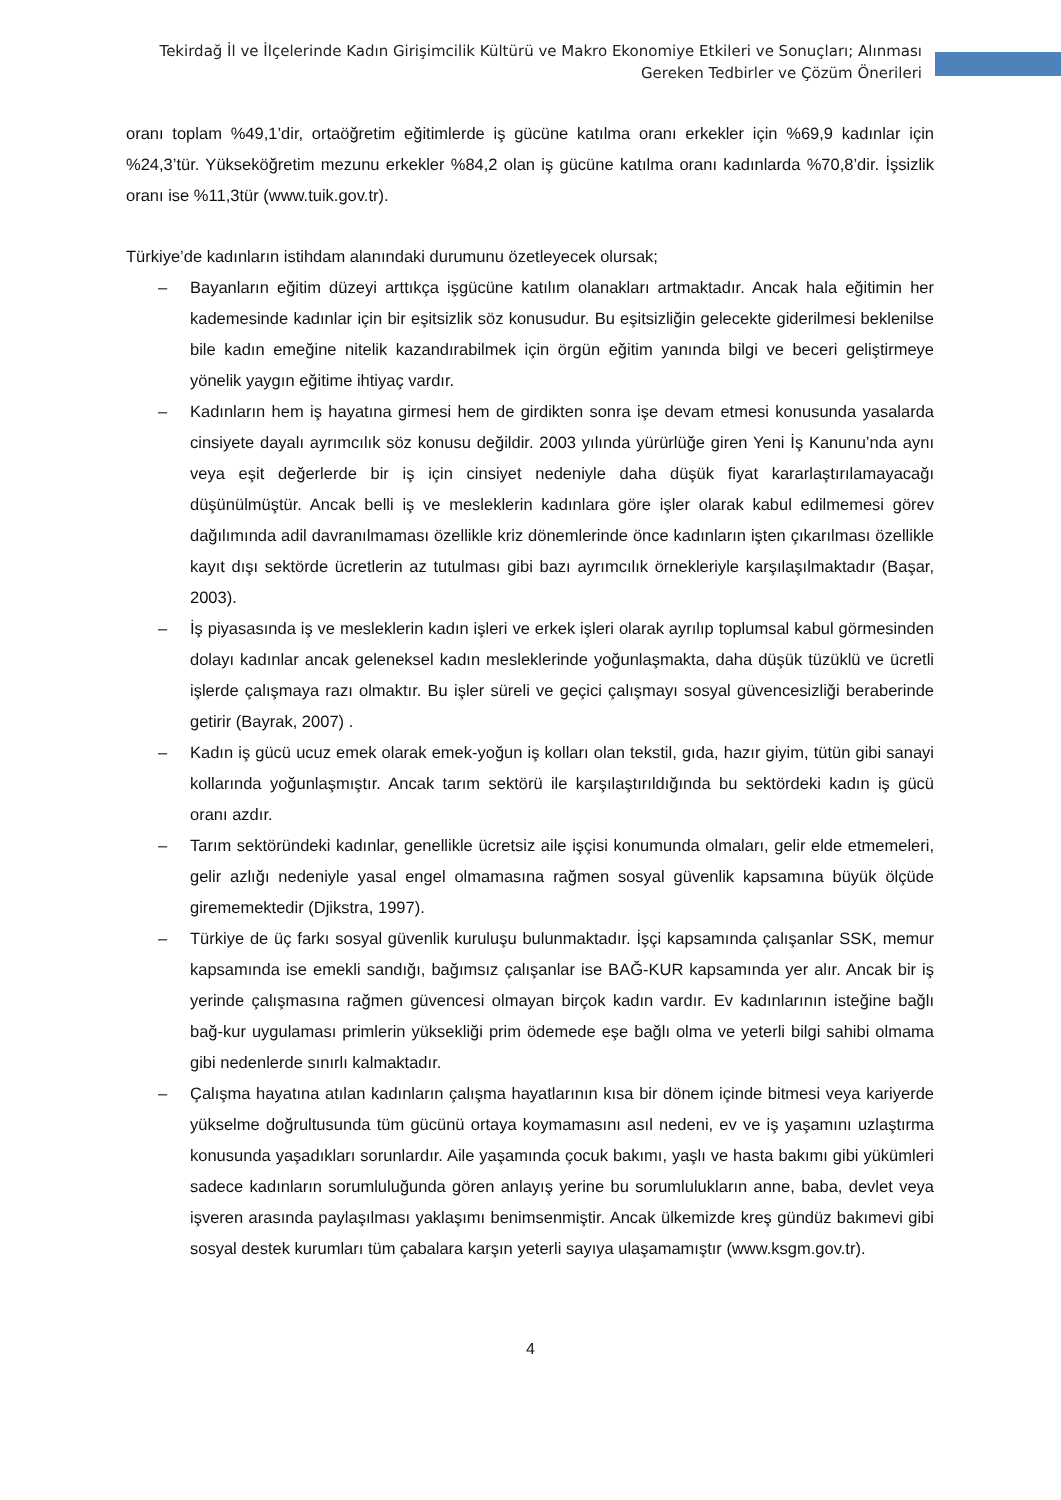Tekirdağ İl ve İlçelerinde Kadın Girişimcilik Kültürü ve Makro Ekonomiye Etkileri ve Sonuçları; Alınması Gereken Tedbirler ve Çözüm Önerileri
oranı toplam %49,1’dir, ortaöğretim eğitimlerde iş gücüne katılma oranı erkekler için %69,9 kadınlar için %24,3’tür. Yükseköğretim mezunu erkekler %84,2 olan iş gücüne katılma oranı kadınlarda %70,8’dir. İşsizlik oranı ise %11,3tür (www.tuik.gov.tr).
Türkiye’de kadınların istihdam alanındaki durumunu özetleyecek olursak;
– Bayanların eğitim düzeyi arttıkça işgücüne katılım olanakları artmaktadır. Ancak hala eğitimin her kademesinde kadınlar için bir eşitsizlik söz konusudur. Bu eşitsizliğin gelecekte giderilmesi beklenilse bile kadın emeğine nitelik kazandırabilmek için örgün eğitim yanında bilgi ve beceri geliştirmeye yönelik yaygın eğitime ihtiyaç vardır.
– Kadınların hem iş hayatına girmesi hem de girdikten sonra işe devam etmesi konusunda yasalarda cinsiyete dayalı ayrımcılık söz konusu değildir. 2003 yılında yürürlüğe giren Yeni İş Kanunu’nda aynı veya eşit değerlerde bir iş için cinsiyet nedeniyle daha düşük fiyat kararlaştırılamayacağı düşünülmüştür. Ancak belli iş ve mesleklerin kadınlara göre işler olarak kabul edilmemesi görev dağılımında adil davranılmaması özellikle kriz dönemlerinde önce kadınların işten çıkarılması özellikle kayıt dışı sektörde ücretlerin az tutulması gibi bazı ayrımcılık örnekleriyle karşılaşılmaktadır (Başar, 2003).
– İş piyasasında iş ve mesleklerin kadın işleri ve erkek işleri olarak ayrılıp toplumsal kabul görmesinden dolayı kadınlar ancak geleneksel kadın mesleklerinde yoğunlaşmakta, daha düşük tüzüklü ve ücretli işlerde çalışmaya razı olmaktır. Bu işler süreli ve geçici çalışmayı sosyal güvencesizliği beraberinde getirir (Bayrak, 2007) .
– Kadın iş gücü ucuz emek olarak emek-yoğun iş kolları olan tekstil, gıda, hazır giyim, tütün gibi sanayi kollarında yoğunlaşmıştır. Ancak tarım sektörü ile karşılaştırıldığında bu sektördeki kadın iş gücü oranı azdır.
– Tarım sektöründeki kadınlar, genellikle ücretsiz aile işçisi konumunda olmaları, gelir elde etmemeleri, gelir azlığı nedeniyle yasal engel olmamasına rağmen sosyal güvenlik kapsamına büyük ölçüde girememektedir (Djikstra, 1997).
– Türkiye de üç farkı sosyal güvenlik kuruluşu bulunmaktadır. İşçi kapsamında çalışanlar SSK, memur kapsamında ise emekli sandığı, bağımsız çalışanlar ise BAĞ-KUR kapsamında yer alır. Ancak bir iş yerinde çalışmasına rağmen güvencesi olmayan birçok kadın vardır. Ev kadınlarının isteğine bağlı bağ-kur uygulaması primlerin yüksekliği prim ödemede eşe bağlı olma ve yeterli bilgi sahibi olmama gibi nedenlerde sınırlı kalmaktadır.
– Çalışma hayatına atılan kadınların çalışma hayatlarının kısa bir dönem içinde bitmesi veya kariyerde yükselme doğrultusunda tüm gücünü ortaya koymamasını asıl nedeni, ev ve iş yaşamını uzlaştırma konusunda yaşadıkları sorunlardır. Aile yaşamında çocuk bakımı, yaşlı ve hasta bakımı gibi yükümleri sadece kadınların sorumluluğunda gören anlayış yerine bu sorumlulukların anne, baba, devlet veya işveren arasında paylaşılması yaklaşımı benimsenmiştir. Ancak ülkemizde kreş gündüz bakımevi gibi sosyal destek kurumları tüm çabalara karşın yeterli sayıya ulaşamamıştır (www.ksgm.gov.tr).
4